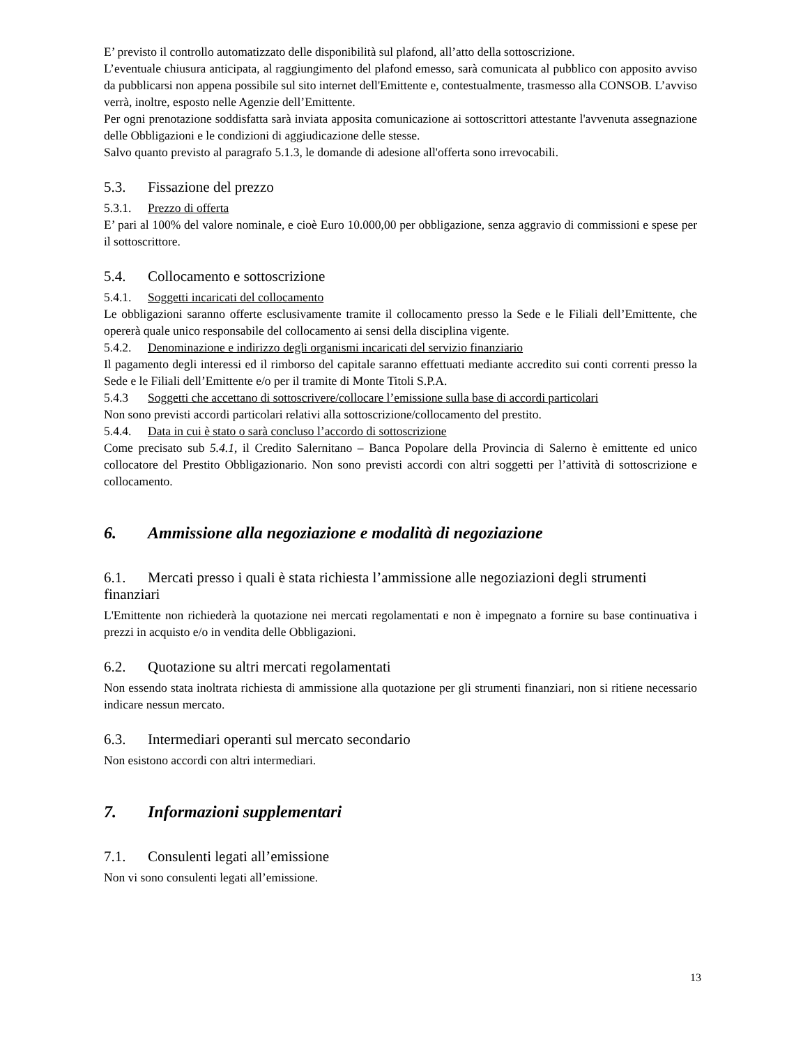E’ previsto il controllo automatizzato delle disponibilità sul plafond, all’atto della sottoscrizione.
L’eventuale chiusura anticipata, al raggiungimento del plafond emesso, sarà comunicata al pubblico con apposito avviso da pubblicarsi non appena possibile sul sito internet dell'Emittente e, contestualmente, trasmesso alla CONSOB. L’avviso verrà, inoltre, esposto nelle Agenzie dell’Emittente.
Per ogni prenotazione soddisfatta sarà inviata apposita comunicazione ai sottoscrittori attestante l'avvenuta assegnazione delle Obbligazioni e le condizioni di aggiudicazione delle stesse.
Salvo quanto previsto al paragrafo 5.1.3, le domande di adesione all'offerta sono irrevocabili.
5.3. Fissazione del prezzo
5.3.1. Prezzo di offerta
E’ pari al 100% del valore nominale, e cioè Euro 10.000,00 per obbligazione, senza aggravio di commissioni e spese per il sottoscrittore.
5.4. Collocamento e sottoscrizione
5.4.1. Soggetti incaricati del collocamento
Le obbligazioni saranno offerte esclusivamente tramite il collocamento presso la Sede e le Filiali dell’Emittente, che opererà quale unico responsabile del collocamento ai sensi della disciplina vigente.
5.4.2. Denominazione e indirizzo degli organismi incaricati del servizio finanziario
Il pagamento degli interessi ed il rimborso del capitale saranno effettuati mediante accredito sui conti correnti presso la Sede e le Filiali dell’Emittente e/o per il tramite di Monte Titoli S.P.A.
5.4.3 Soggetti che accettano di sottoscrivere/collocare l’emissione sulla base di accordi particolari
Non sono previsti accordi particolari relativi alla sottoscrizione/collocamento del prestito.
5.4.4. Data in cui è stato o sarà concluso l’accordo di sottoscrizione
Come precisato sub 5.4.1, il Credito Salernitano – Banca Popolare della Provincia di Salerno è emittente ed unico collocatore del Prestito Obbligazionario. Non sono previsti accordi con altri soggetti per l’attività di sottoscrizione e collocamento.
6. Ammissione alla negoziazione e modalità di negoziazione
6.1. Mercati presso i quali è stata richiesta l’ammissione alle negoziazioni degli strumenti finanziari
L'Emittente non richiederà la quotazione nei mercati regolamentati e non è impegnato a fornire su base continuativa i prezzi in acquisto e/o in vendita delle Obbligazioni.
6.2. Quotazione su altri mercati regolamentati
Non essendo stata inoltrata richiesta di ammissione alla quotazione per gli strumenti finanziari, non si ritiene necessario indicare nessun mercato.
6.3. Intermediari operanti sul mercato secondario
Non esistono accordi con altri intermediari.
7. Informazioni supplementari
7.1. Consulenti legati all’emissione
Non vi sono consulenti legati all’emissione.
13